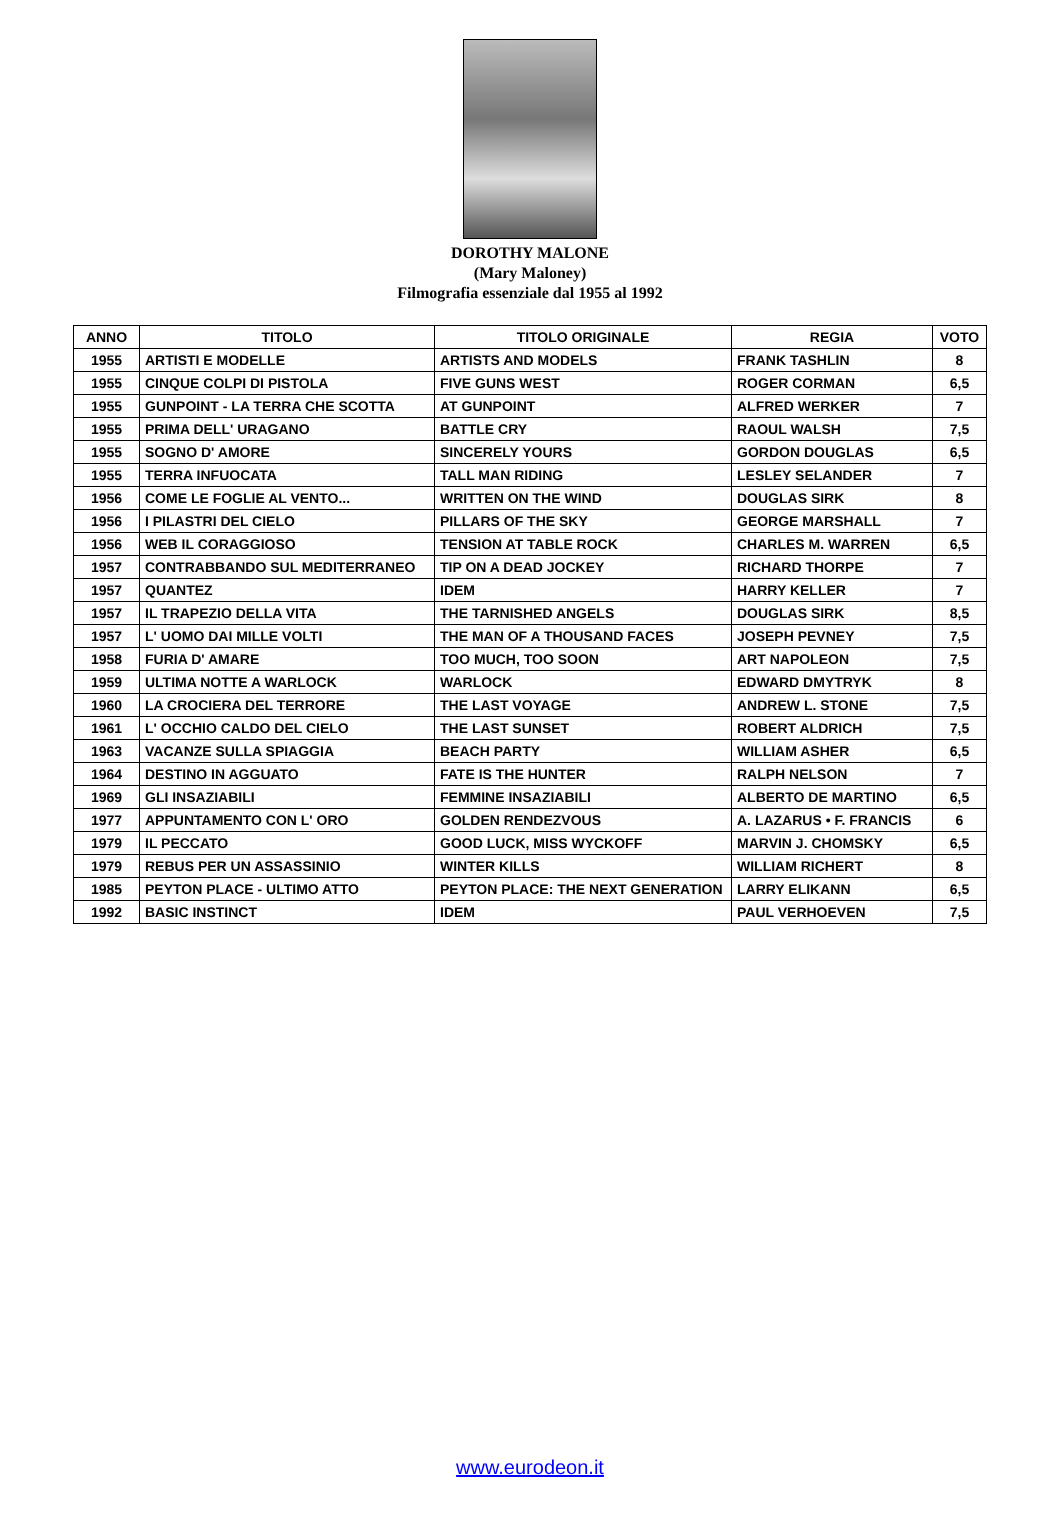DOROTHY MALONE
(Mary Maloney)
Filmografia essenziale dal 1955 al 1992
| ANNO | TITOLO | TITOLO ORIGINALE | REGIA | VOTO |
| --- | --- | --- | --- | --- |
| 1955 | ARTISTI E MODELLE | ARTISTS AND MODELS | FRANK TASHLIN | 8 |
| 1955 | CINQUE COLPI DI PISTOLA | FIVE GUNS WEST | ROGER CORMAN | 6,5 |
| 1955 | GUNPOINT - LA TERRA CHE SCOTTA | AT GUNPOINT | ALFRED WERKER | 7 |
| 1955 | PRIMA DELL' URAGANO | BATTLE CRY | RAOUL WALSH | 7,5 |
| 1955 | SOGNO D' AMORE | SINCERELY YOURS | GORDON DOUGLAS | 6,5 |
| 1955 | TERRA INFUOCATA | TALL MAN RIDING | LESLEY SELANDER | 7 |
| 1956 | COME LE FOGLIE AL VENTO... | WRITTEN ON THE WIND | DOUGLAS SIRK | 8 |
| 1956 | I PILASTRI DEL CIELO | PILLARS OF THE SKY | GEORGE MARSHALL | 7 |
| 1956 | WEB IL CORAGGIOSO | TENSION AT TABLE ROCK | CHARLES M. WARREN | 6,5 |
| 1957 | CONTRABBANDO SUL MEDITERRANEO | TIP ON A DEAD JOCKEY | RICHARD THORPE | 7 |
| 1957 | QUANTEZ | IDEM | HARRY KELLER | 7 |
| 1957 | IL TRAPEZIO DELLA VITA | THE TARNISHED ANGELS | DOUGLAS SIRK | 8,5 |
| 1957 | L' UOMO DAI MILLE VOLTI | THE MAN OF A THOUSAND FACES | JOSEPH PEVNEY | 7,5 |
| 1958 | FURIA D' AMARE | TOO MUCH, TOO SOON | ART NAPOLEON | 7,5 |
| 1959 | ULTIMA NOTTE A WARLOCK | WARLOCK | EDWARD DMYTRYK | 8 |
| 1960 | LA CROCIERA DEL TERRORE | THE LAST VOYAGE | ANDREW L. STONE | 7,5 |
| 1961 | L' OCCHIO CALDO DEL CIELO | THE LAST SUNSET | ROBERT ALDRICH | 7,5 |
| 1963 | VACANZE SULLA SPIAGGIA | BEACH PARTY | WILLIAM ASHER | 6,5 |
| 1964 | DESTINO IN AGGUATO | FATE IS THE HUNTER | RALPH NELSON | 7 |
| 1969 | GLI INSAZIABILI | FEMMINE INSAZIABILI | ALBERTO DE MARTINO | 6,5 |
| 1977 | APPUNTAMENTO CON L' ORO | GOLDEN RENDEZVOUS | A. LAZARUS • F. FRANCIS | 6 |
| 1979 | IL PECCATO | GOOD LUCK, MISS WYCKOFF | MARVIN J. CHOMSKY | 6,5 |
| 1979 | REBUS PER UN ASSASSINIO | WINTER KILLS | WILLIAM RICHERT | 8 |
| 1985 | PEYTON PLACE - ULTIMO ATTO | PEYTON PLACE: THE NEXT GENERATION | LARRY ELIKANN | 6,5 |
| 1992 | BASIC INSTINCT | IDEM | PAUL VERHOEVEN | 7,5 |
www.eurodeon.it